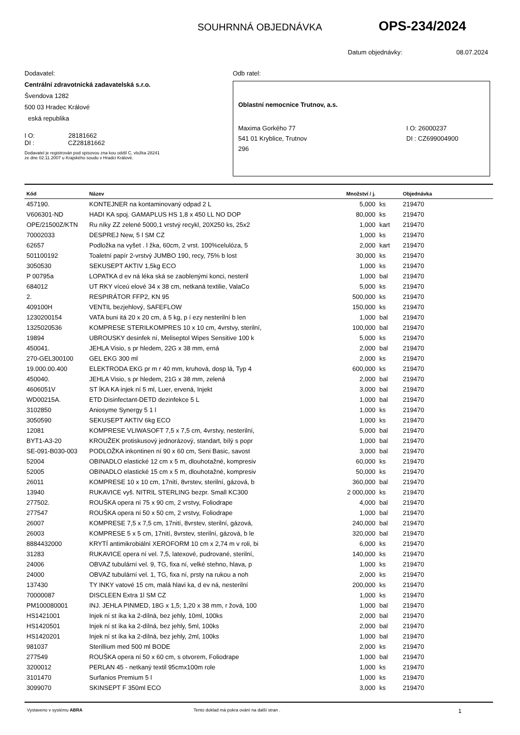SOUHRNNÁ OBJEDNÁVKA OPS-234/2024
Datum objednávky: 08.07.2024
Dodavatel:
Centrální zdravotnická zadavatelská s.r.o.
Švendova 1282
500 03 Hradec Králové
eská republika
I O: 28181662
DI : CZ28181662
Dodavatel je registrován pod spisovou zna kou oddíl C, vložka 28241
ze dne 02.11.2007 u Krajského soudu v Hradci Králové.
Odb ratel:
Oblastní nemocnice Trutnov, a.s.
Maxima Gorkého 77
541 01 Kryblice, Trutnov
296
I O: 26000237
DI : CZ699004900
| Kód | Název | Množství / j. | | Objednávka |
| --- | --- | --- | --- | --- |
| 457190. | KONTEJNER na kontaminovaný odpad 2 L | 5,000 | ks | 219470 |
| V606301-ND | HADI KA spoj. GAMAPLUS HS 1,8 x 450 LL NO DOP | 80,000 | ks | 219470 |
| OPE/21500Z/KTN | Ru níky ZZ zelené 5000,1 vrstvý recykl, 20X250 ks, 25x2 | 1,000 | kart | 219470 |
| 70002033 | DESPREJ New, 5 l SM CZ | 1,000 | ks | 219470 |
| 62657 | Podložka na vyšet . l žka, 60cm, 2 vrst. 100%celulóza, 5 | 2,000 | kart | 219470 |
| 501100192 | Toaletní papír 2-vrstvý JUMBO 190, recy, 75% b lost | 30,000 | ks | 219470 |
| 3050530 | SEKUSEPT AKTIV 1,5kg ECO | 1,000 | ks | 219470 |
| P 00795a | LOPATKA d ev ná léka ská se zaoblenými konci, nesteril | 1,000 | bal | 219470 |
| 684012 | UT RKY víceú elové 34 x 38 cm, netkaná textilie, ValaCo | 5,000 | ks | 219470 |
| 2. | RESPIRÁTOR FFP2, KN 95 | 500,000 | ks | 219470 |
| 409100H | VENTIL bezjehlový, SAFEFLOW | 150,000 | ks | 219470 |
| 1230200154 | VATA buni itá 20 x 20 cm, á 5 kg, p í ezy nesterilní b len | 1,000 | bal | 219470 |
| 1325020536 | KOMPRESE STERILKOMPRES 10 x 10 cm, 4vrstvy, sterilní, | 100,000 | bal | 219470 |
| 19894 | UBROUSKY desinfek ní, Meliseptol Wipes Sensitive 100 k | 5,000 | ks | 219470 |
| 450041. | JEHLA Visio, s pr hledem, 22G x 38 mm, erná | 2,000 | bal | 219470 |
| 270-GEL300100 | GEL EKG 300 ml | 2,000 | ks | 219470 |
| 19.000.00.400 | ELEKTRODA EKG pr m r 40 mm, kruhová, dosp lá, Typ 4 | 600,000 | ks | 219470 |
| 450040. | JEHLA Visio, s pr hledem, 21G x 38 mm, zelená | 2,000 | bal | 219470 |
| 4606051V | ST ÍKA KA injek ní 5 ml, Luer, ervená, Injekt | 3,000 | bal | 219470 |
| WD00215A. | ETD Disinfectant-DETD dezinfekce 5 L | 1,000 | bal | 219470 |
| 3102850 | Aniosyme Synergy 5 1 l | 1,000 | ks | 219470 |
| 3050590 | SEKUSEPT AKTIV 6kg ECO | 1,000 | ks | 219470 |
| 12081 | KOMPRESE VLIWASOFT 7,5 x 7,5 cm, 4vrstvy, nesterilní, | 5,000 | bal | 219470 |
| BYT1-A3-20 | KROUŽEK protiskusový jednorázový, standart, bílý s popr | 1,000 | bal | 219470 |
| SE-091-B030-003 | PODLOŽKA inkontinen ní 90 x 60 cm, Seni Basic, savost | 3,000 | bal | 219470 |
| 52004 | OBINADLO elastické 12 cm x 5 m, dlouhotažné, kompresiv | 60,000 | ks | 219470 |
| 52005 | OBINADLO elastické 15 cm x 5 m, dlouhotažné, kompresiv | 50,000 | ks | 219470 |
| 26011 | KOMPRESE 10 x 10 cm, 17nití, 8vrstev, sterilní, gázová, b | 360,000 | bal | 219470 |
| 13940 | RUKAVICE vyš. NITRIL STERLING bezpr. Small KC300 | 2 000,000 | ks | 219470 |
| 277502. | ROUŠKA opera ní 75 x 90 cm, 2 vrstvy, Foliodrape | 4,000 | bal | 219470 |
| 277547 | ROUŠKA opera ní 50 x 50 cm, 2 vrstvy, Foliodrape | 1,000 | bal | 219470 |
| 26007 | KOMPRESE 7,5 x 7,5 cm, 17nití, 8vrstev, sterilní, gázová, | 240,000 | bal | 219470 |
| 26003 | KOMPRESE 5 x 5 cm, 17nití, 8vrstev, sterilní, gázová, b le | 320,000 | bal | 219470 |
| 8884432000 | KRYTÍ antimikrobiální XEROFORM 10 cm x 2,74 m v roli, bi | 6,000 | ks | 219470 |
| 31283 | RUKAVICE opera ní vel. 7,5, latexové, pudrované, sterilní, | 140,000 | ks | 219470 |
| 24006 | OBVAZ tubulární vel. 9, TG, fixa ní, velké stehno, hlava, p | 1,000 | ks | 219470 |
| 24000 | OBVAZ tubulární vel. 1, TG, fixa ní, prsty na rukou a noh | 2,000 | ks | 219470 |
| 137430 | TY INKY vatové 15 cm, malá hlavi ka, d ev ná, nesterilní | 200,000 | ks | 219470 |
| 70000087 | DISCLEEN Extra 1l SM CZ | 1,000 | ks | 219470 |
| PM100080001 | INJ. JEHLA PINMED, 18G x 1,5; 1,20 x 38 mm, r žová, 100 | 1,000 | bal | 219470 |
| HS1421001 | Injek ní st íka ka 2-dílná, bez jehly, 10ml, 100ks | 2,000 | bal | 219470 |
| HS1420501 | Injek ní st íka ka 2-dílná, bez jehly, 5ml, 100ks | 2,000 | bal | 219470 |
| HS1420201 | Injek ní st íka ka 2-dílná, bez jehly, 2ml, 100ks | 1,000 | bal | 219470 |
| 981037 | Sterillium med 500 ml BODE | 2,000 | ks | 219470 |
| 277549 | ROUŠKA opera ní 50 x 60 cm, s otvorem, Foliodrape | 1,000 | bal | 219470 |
| 3200012 | PERLAN 45 - netkaný textil 95cmx100m role | 1,000 | ks | 219470 |
| 3101470 | Surfanios Premium 5 l | 1,000 | ks | 219470 |
| 3099070 | SKINSEPT F 350ml ECO | 3,000 | ks | 219470 |
Vystaveno v systému ABRA Tento doklad má pokra ování na další stran . 1